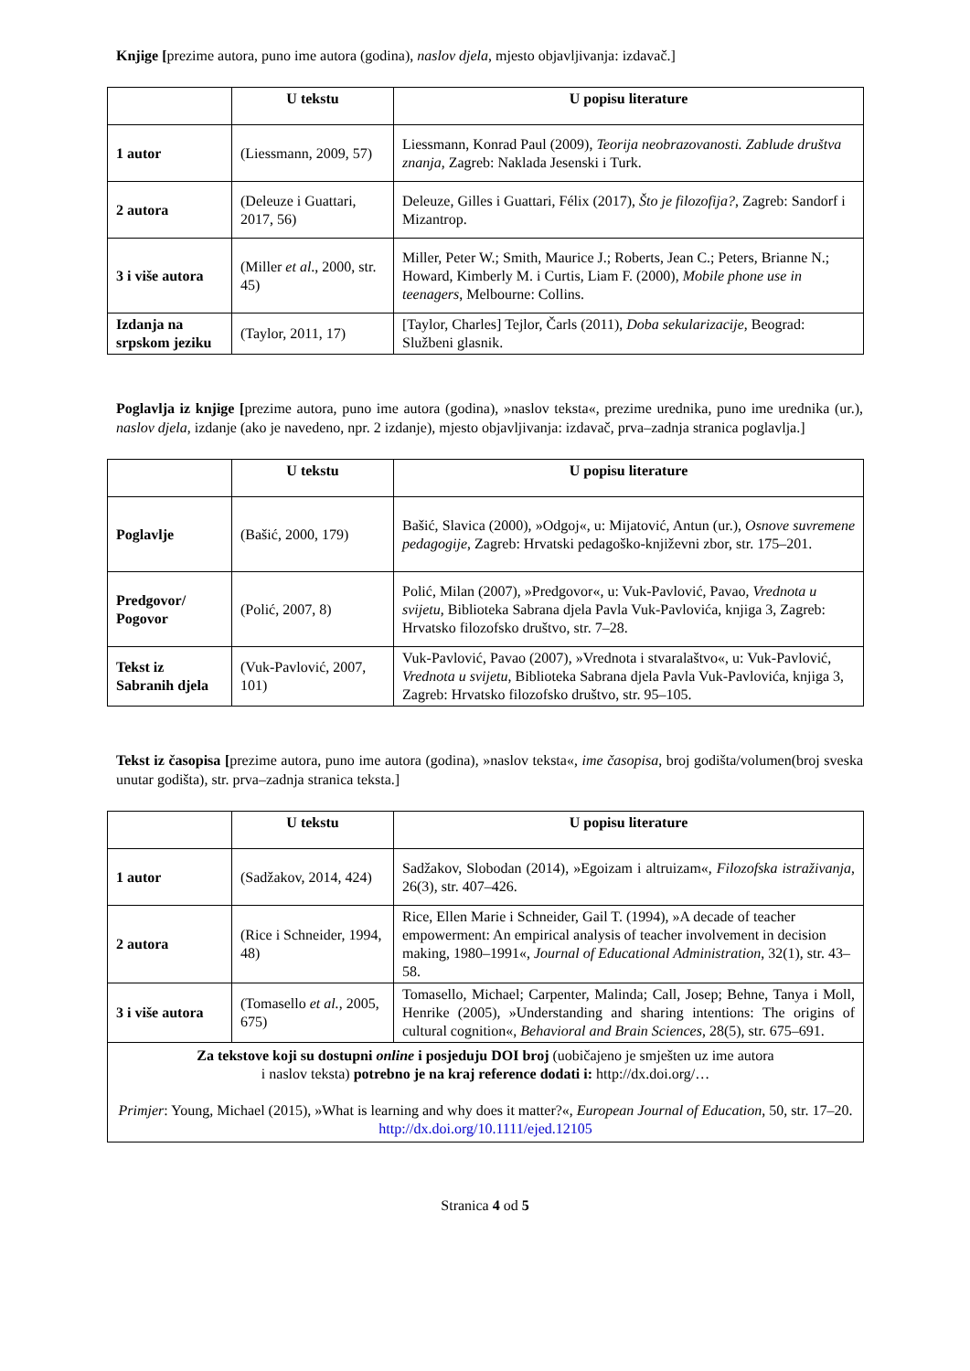Knjige [prezime autora, puno ime autora (godina), naslov djela, mjesto objavljivanja: izdavač.]
| | U tekstu | U popisu literature |
| --- | --- | --- |
| 1 autor | (Liessmann, 2009, 57) | Liessmann, Konrad Paul (2009), Teorija neobrazovanosti. Zablude društva znanja , Zagreb: Naklada Jesenski i Turk. |
| 2 autora | (Deleuze i Guattari, 2017, 56) | Deleuze, Gilles i Guattari, Félix (2017), Što je filozofija? , Zagreb: Sandorf i Mizantrop. |
| 3 i više autora | (Miller et al ., 2000, str. 45) | Miller, Peter W.; Smith, Maurice J.; Roberts, Jean C.; Peters, Brianne N.; Howard, Kimberly M. i Curtis, Liam F. (2000), Mobile phone use in teenagers , Melbourne: Collins. |
| Izdanja na srpskom jeziku | (Taylor, 2011, 17) | [Taylor, Charles] Tejlor, Čarls (2011), Doba sekularizacije , Beograd: Službeni glasnik. |
Poglavlja iz knjige [prezime autora, puno ime autora (godina), »naslov teksta«, prezime urednika, puno ime urednika (ur.), naslov djela, izdanje (ako je navedeno, npr. 2 izdanje), mjesto objavljivanja: izdavač, prva–zadnja stranica poglavlja.]
| | U tekstu | U popisu literature |
| --- | --- | --- |
| Poglavlje | (Bašić, 2000, 179) | Bašić, Slavica (2000), »Odgoj«, u: Mijatović, Antun (ur.), Osnove suvremene pedagogije , Zagreb: Hrvatski pedagoško-književni zbor, str. 175–201. |
| Predgovor/ Pogovor | (Polić, 2007, 8) | Polić, Milan (2007), »Predgovor«, u: Vuk-Pavlović, Pavao, Vrednota u svijetu , Biblioteka Sabrana djela Pavla Vuk-Pavlovića, knjiga 3, Zagreb: Hrvatsko filozofsko društvo, str. 7–28. |
| Tekst iz Sabranih djela | (Vuk-Pavlović, 2007, 101) | Vuk-Pavlović, Pavao (2007), »Vrednota i stvaralaštvo«, u: Vuk-Pavlović, Vrednota u svijetu , Biblioteka Sabrana djela Pavla Vuk-Pavlovića, knjiga 3, Zagreb: Hrvatsko filozofsko društvo, str. 95–105. |
Tekst iz časopisa [prezime autora, puno ime autora (godina), »naslov teksta«, ime časopisa, broj godišta/volumen(broj sveska unutar godišta), str. prva–zadnja stranica teksta.]
| | U tekstu | U popisu literature |
| --- | --- | --- |
| 1 autor | (Sadžakov, 2014, 424) | Sadžakov, Slobodan (2014), »Egoizam i altruizam«, Filozofska istraživanja , 26(3), str. 407–426. |
| 2 autora | (Rice i Schneider, 1994, 48) | Rice, Ellen Marie i Schneider, Gail T. (1994), »A decade of teacher empowerment: An empirical analysis of teacher involvement in decision making, 1980–1991«, Journal of Educational Administration , 32(1), str. 43–58. |
| 3 i više autora | (Tomasello et al. , 2005, 675) | Tomasello, Michael; Carpenter, Malinda; Call, Josep; Behne, Tanya i Moll, Henrike (2005), »Understanding and sharing intentions: The origins of cultural cognition«, Behavioral and Brain Sciences , 28(5), str. 675–691. |
| Za tekstove koji su dostupni online i posjeduju DOI broj (uobičajeno je smješten uz ime autora i naslov teksta) potrebno je na kraj reference dodati i: http://dx.doi.org/… Primjer : Young, Michael (2015), »What is learning and why does it matter?«, European Journal of Education , 50, str. 17–20. http://dx.doi.org/10.1111/ejed.12105 | | |
Stranica 4 od 5